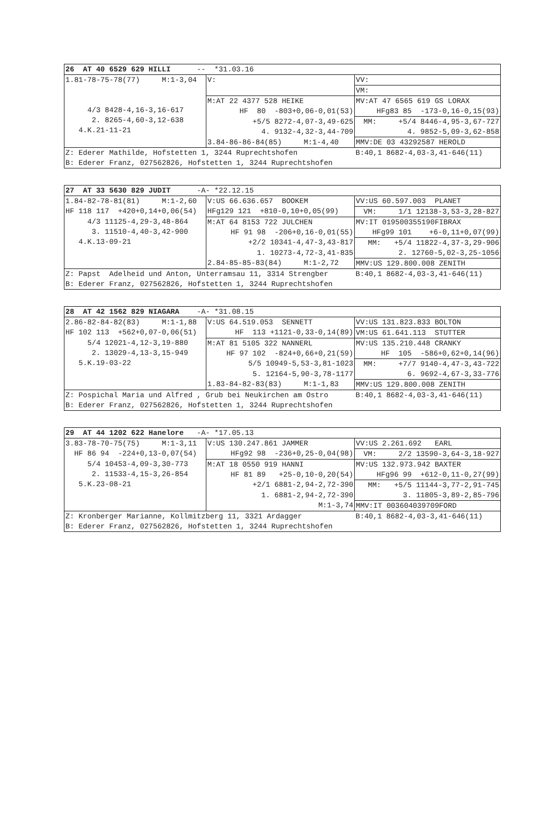| 26 AT 40 6529 629 HILLI -- *31.03.16 | | |
| 1.81-78-75-78(77) M:1-3,04 4/3 8428-4,16-3,16-617 2. 8265-4,60-3,12-638 4.K.21-11-21 | V: | VV: |
| | | VM: |
| | M:AT 22 4377 528 HEIKE | MV:AT 47 6565 619 GS LORAX |
| | HF 80 -803+0,06-0,01(53) | HFg83 85 -173-0,16-0,15(93) |
| | +5/5 8272-4,07-3,49-625 | MM: +5/4 8446-4,95-3,67-727 |
| | 4. 9132-4,32-3,44-709 | 4. 9852-5,09-3,62-858 |
| | 3.84-86-86-84(85) M:1-4,40 | MMV:DE 03 43292587 HEROLD |
| Z: Ederer Mathilde, Hofstetten 1, 3244 Ruprechtshofen | | B:40,1 8682-4,03-3,41-646(11) |
| B: Ederer Franz, 027562826, Hofstetten 1, 3244 Ruprechtshofen | | |
| 27 AT 33 5630 829 JUDIT -A- *22.12.15 | | |
| 1.84-82-78-81(81) M:1-2,60 | V:US 66.636.657 BOOKEM | VV:US 60.597.003 PLANET |
| HF 118 117 +420+0,14+0,06(54) | HFg129 121 +810-0,10+0,05(99) | VM: 1/1 12138-3,53-3,28-827 |
| 4/3 11125-4,29-3,48-864 3. 11510-4,40-3,42-900 4.K.13-09-21 | M:AT 64 8153 722 JULCHEN | MV:IT 019500355190FIBRAX |
| | HF 91 98 -206+0,16-0,01(55) | HFg99 101 +6-0,11+0,07(99) |
| | +2/2 10341-4,47-3,43-817 | MM: +5/4 11822-4,37-3,29-906 |
| | 1. 10273-4,72-3,41-835 | 2. 12760-5,02-3,25-1056 |
| | 2.84-85-85-83(84) M:1-2,72 | MMV:US 129.800.008 ZENITH |
| Z: Papst Adelheid und Anton, Unterramsau 11, 3314 Strengber | | B:40,1 8682-4,03-3,41-646(11) |
| B: Ederer Franz, 027562826, Hofstetten 1, 3244 Ruprechtshofen | | |
| 28 AT 42 1562 829 NIAGARA -A- *31.08.15 | | |
| 2.86-82-84-82(83) M:1-1,88 | V:US 64.519.053 SENNETT | VV:US 131.823.833 BOLTON |
| HF 102 113 +562+0,07-0,06(51) | HF 113 +1121-0,33-0,14(89) | VM:US 61.641.113 STUTTER |
| 5/4 12021-4,12-3,19-880 2. 13029-4,13-3,15-949 5.K.19-03-22 | M:AT 81 5105 322 NANNERL | MV:US 135.210.448 CRANKY |
| | HF 97 102 -824+0,66+0,21(59) | HF 105 -586+0,62+0,14(96) |
| | 5/5 10949-5,53-3,81-1023 | MM: +7/7 9140-4,47-3,43-722 |
| | 5. 12164-5,90-3,78-1177 | 6. 9692-4,67-3,33-776 |
| | 1.83-84-82-83(83) M:1-1,83 | MMV:US 129.800.008 ZENITH |
| Z: Pospichal Maria und Alfred , Grub bei Neukirchen am Ostro | | B:40,1 8682-4,03-3,41-646(11) |
| B: Ederer Franz, 027562826, Hofstetten 1, 3244 Ruprechtshofen | | |
| 29 AT 44 1202 622 Hanelore -A- *17.05.13 | | |
| 3.83-78-70-75(75) M:1-3,11 | V:US 130.247.861 JAMMER | VV:US 2.261.692 EARL |
| HF 86 94 -224+0,13-0,07(54) | HFg92 98 -236+0,25-0,04(98) | VM: 2/2 13590-3,64-3,18-927 |
| 5/4 10453-4,09-3,30-773 2. 11533-4,15-3,26-854 5.K.23-08-21 | M:AT 18 0550 919 HANNI | MV:US 132.973.942 BAXTER |
| | HF 81 89 +25-0,10-0,20(54) | HFg96 99 +612-0,11-0,27(99) |
| | +2/1 6881-2,94-2,72-390 | MM: +5/5 11144-3,77-2,91-745 |
| | 1. 6881-2,94-2,72-390 | 3. 11805-3,89-2,85-796 |
| | M:1-3,74 | MMV:IT 003604039709FORD |
| Z: Kronberger Marianne, Kollmitzberg 11, 3321 Ardagger | | B:40,1 8682-4,03-3,41-646(11) |
| B: Ederer Franz, 027562826, Hofstetten 1, 3244 Ruprechtshofen | | |